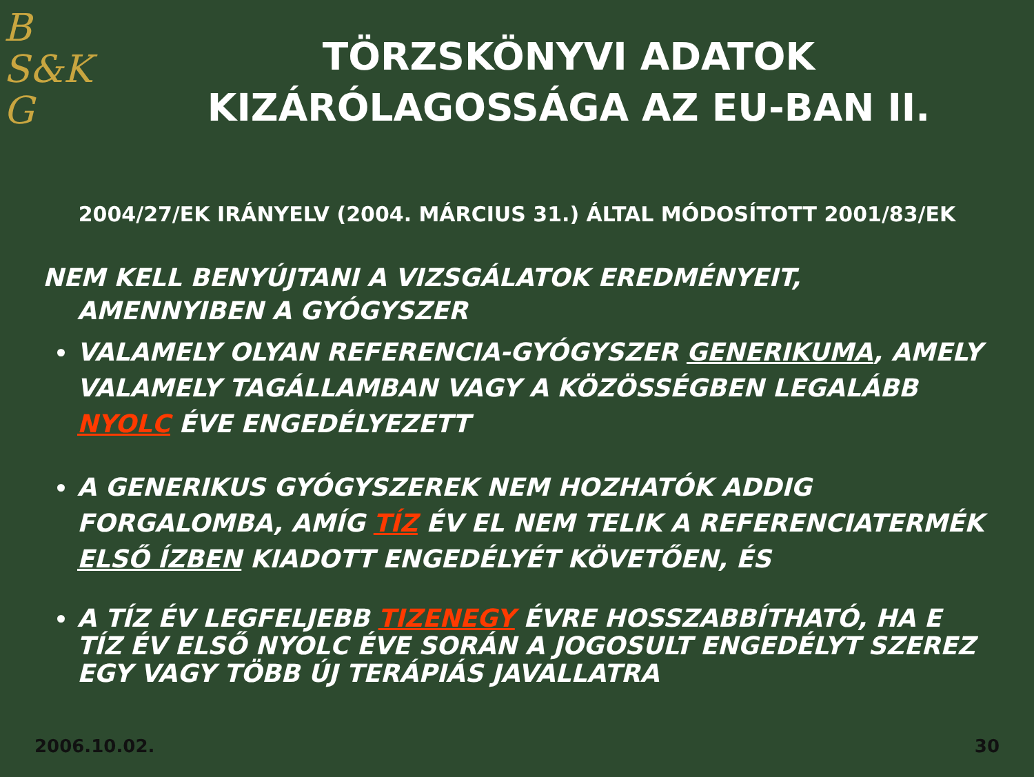B
S&K
G
TÖRZSKÖNYVI ADATOK
KIZÁRÓLAGOSSÁGA AZ EU-BAN II.
2004/27/EK IRÁNYELV (2004. MÁRCIUS 31.) ÁLTAL MÓDOSÍTOTT 2001/83/EK
NEM KELL BENYÚJTANI A VIZSGÁLATOK EREDMÉNYEIT, AMENNYIBEN A GYÓGYSZER
VALAMELY OLYAN REFERENCIA-GYÓGYSZER GENERIKUMA, AMELY VALAMELY TAGÁLLAMBAN VAGY A KÖZÖSSÉGBEN LEGALÁBB NYOLC ÉVE ENGEDÉLYEZETT
A GENERIKUS GYÓGYSZEREK NEM HOZHATÓK ADDIG FORGALOMBA, AMÍG TÍZ ÉV EL NEM TELIK A REFERENCIATERMÉK ELSŐ ÍZBEN KIADOTT ENGEDÉLYÉT KÖVETŐEN, ÉS
A TÍZ ÉV LEGFELJEBB TIZENEGY ÉVRE HOSSZABBÍTHATÓ, HA E TÍZ ÉV ELSŐ NYOLC ÉVE SORÁN A JOGOSULT ENGEDÉLYT SZEREZ EGY VAGY TÖBB ÚJ TERÁPIÁS JAVALLATRA
2006.10.02. 30